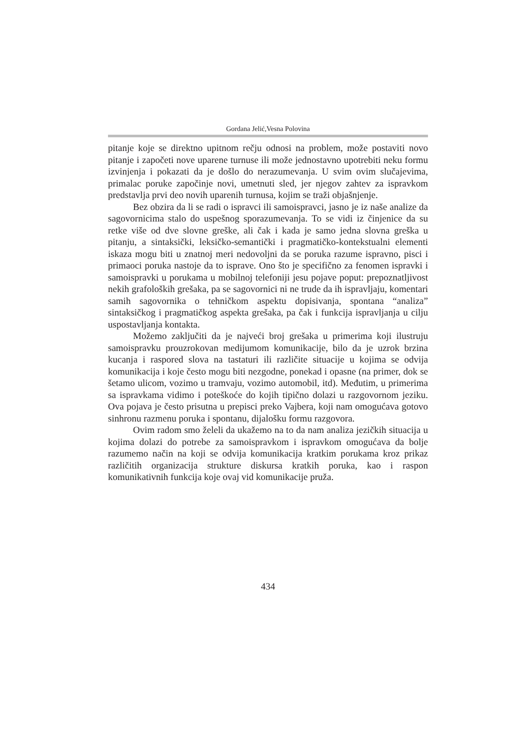Gordana Jelić,Vesna Polovina
pitanje koje se direktno upitnom rečju odnosi na problem, može postaviti novo pitanje i započeti nove uparene turnuse ili može jednostavno upotrebiti neku formu izvinjenja i pokazati da je došlo do nerazumevanja. U svim ovim slučajevima, primalac poruke započinje novi, umetnuti sled, jer njegov zahtev za ispravkom predstavlja prvi deo novih uparenih turnusa, kojim se traži objašnjenje.
Bez obzira da li se radi o ispravci ili samoispravci, jasno je iz naše analize da sagovornicima stalo do uspešnog sporazumevanja. To se vidi iz činjenice da su retke više od dve slovne greške, ali čak i kada je samo jedna slovna greška u pitanju, a sintaksički, leksičko-semantički i pragmatičko-kontekstualni elementi iskaza mogu biti u znatnoj meri nedovoljni da se poruka razume ispravno, pisci i primaoci poruka nastoje da to isprave. Ono što je specifično za fenomen ispravki i samoispravki u porukama u mobilnoj telefoniji jesu pojave poput: prepoznatljivost nekih grafoloških grešaka, pa se sagovornici ni ne trude da ih ispravljaju, komentari samih sagovornika o tehničkom aspektu dopisivanja, spontana “analiza” sintaksičkog i pragmatičkog aspekta grešaka, pa čak i funkcija ispravljanja u cilju uspostavljanja kontakta.
Možemo zaključiti da je najveći broj grešaka u primerima koji ilustruju samoispravku prouzrokovan medijumom komunikacije, bilo da je uzrok brzina kucanja i raspored slova na tastaturi ili različite situacije u kojima se odvija komunikacija i koje često mogu biti nezgodne, ponekad i opasne (na primer, dok se šetamo ulicom, vozimo u tramvaju, vozimo automobil, itd). Međutim, u primerima sa ispravkama vidimo i poteškoće do kojih tipično dolazi u razgovornom jeziku. Ova pojava je često prisutna u prepisci preko Vajbera, koji nam omogućava gotovo sinhronu razmenu poruka i spontanu, dijalošku formu razgovora.
Ovim radom smo želeli da ukažemo na to da nam analiza jezičkih situacija u kojima dolazi do potrebe za samoispravkom i ispravkom omogućava da bolje razumemo način na koji se odvija komunikacija kratkim porukama kroz prikaz različitih organizacija strukture diskursa kratkih poruka, kao i raspon komunikativnih funkcija koje ovaj vid komunikacije pruža.
434